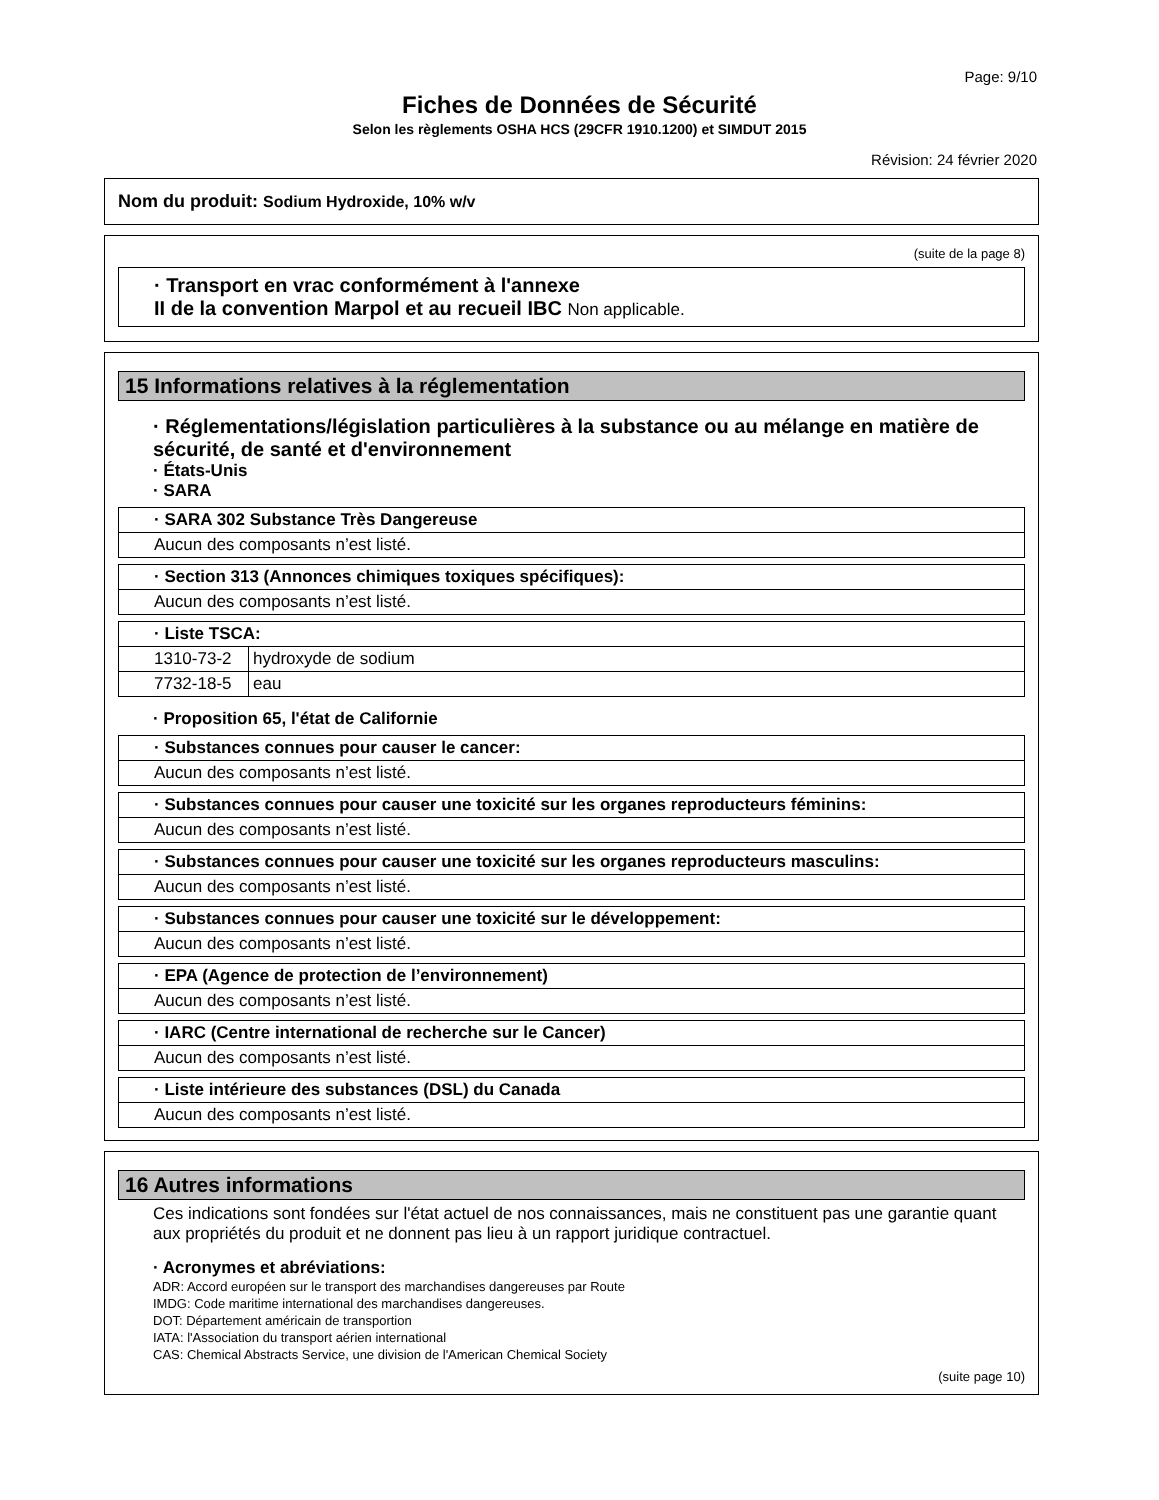Page: 9/10
Fiches de Données de Sécurité
Selon les règlements OSHA HCS (29CFR 1910.1200) et SIMDUT 2015
Révision: 24 février 2020
Nom du produit: Sodium Hydroxide, 10% w/v
(suite de la page 8)
· Transport en vrac conformément à l'annexe
II de la convention Marpol et au recueil IBC Non applicable.
15 Informations relatives à la réglementation
· Réglementations/législation particulières à la substance ou au mélange en matière de sécurité, de santé et d'environnement
· États-Unis
· SARA
| · SARA 302 Substance Très Dangereuse |
| Aucun des composants n’est listé. |
| · Section 313 (Annonces chimiques toxiques spécifiques): |
| Aucun des composants n’est listé. |
| · Liste TSCA: | |
| 1310-73-2 | hydroxyde de sodium |
| 7732-18-5 | eau |
· Proposition 65, l'état de Californie
| · Substances connues pour causer le cancer: |
| Aucun des composants n’est listé. |
| · Substances connues pour causer une toxicité sur les organes reproducteurs féminins: |
| Aucun des composants n’est listé. |
| · Substances connues pour causer une toxicité sur les organes reproducteurs masculins: |
| Aucun des composants n’est listé. |
| · Substances connues pour causer une toxicité sur le développement: |
| Aucun des composants n’est listé. |
| · EPA (Agence de protection de l’environnement) |
| Aucun des composants n’est listé. |
| · IARC (Centre international de recherche sur le Cancer) |
| Aucun des composants n’est listé. |
| · Liste intérieure des substances (DSL) du Canada |
| Aucun des composants n’est listé. |
16 Autres informations
Ces indications sont fondées sur l'état actuel de nos connaissances, mais ne constituent pas une garantie quant aux propriétés du produit et ne donnent pas lieu à un rapport juridique contractuel.
· Acronymes et abréviations:
ADR: Accord européen sur le transport des marchandises dangereuses par Route
IMDG: Code maritime international des marchandises dangereuses.
DOT: Département américain de transportion
IATA: l'Association du transport aérien international
CAS: Chemical Abstracts Service, une division de l'American Chemical Society
(suite page 10)